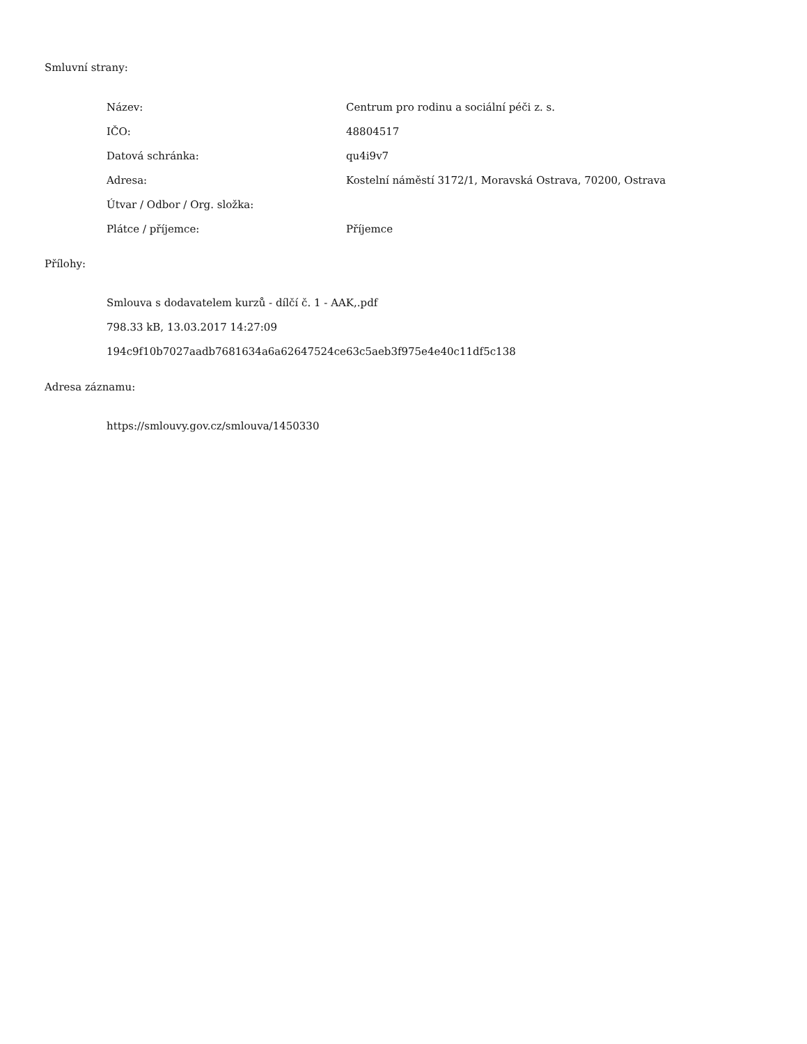Smluvní strany:
| Název: | Centrum pro rodinu a sociální péči z. s. |
| IČO: | 48804517 |
| Datová schránka: | qu4i9v7 |
| Adresa: | Kostelní náměstí 3172/1, Moravská Ostrava, 70200, Ostrava |
| Útvar / Odbor / Org. složka: | |
| Plátce / příjemce: | Příjemce |
Přílohy:
Smlouva s dodavatelem kurzů - dílčí č. 1 - AAK,.pdf
798.33 kB, 13.03.2017 14:27:09
194c9f10b7027aadb7681634a6a62647524ce63c5aeb3f975e4e40c11df5c138
Adresa záznamu:
https://smlouvy.gov.cz/smlouva/1450330